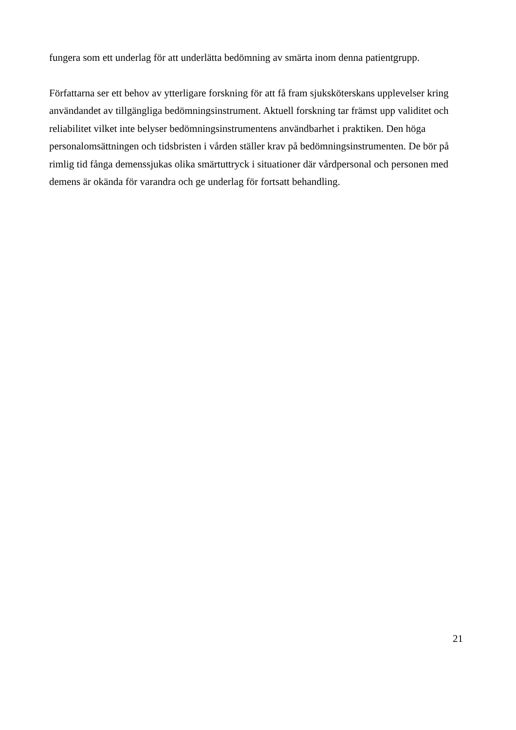fungera som ett underlag för att underlätta bedömning av smärta inom denna patientgrupp.
Författarna ser ett behov av ytterligare forskning för att få fram sjuksköterskans upplevelser kring användandet av tillgängliga bedömningsinstrument. Aktuell forskning tar främst upp validitet och reliabilitet vilket inte belyser bedömningsinstrumentens användbarhet i praktiken. Den höga personalomsättningen och tidsbristen i vården ställer krav på bedömningsinstrumenten. De bör på rimlig tid fånga demenssjukas olika smärtuttryck i situationer där vårdpersonal och personen med demens är okända för varandra och ge underlag för fortsatt behandling.
21